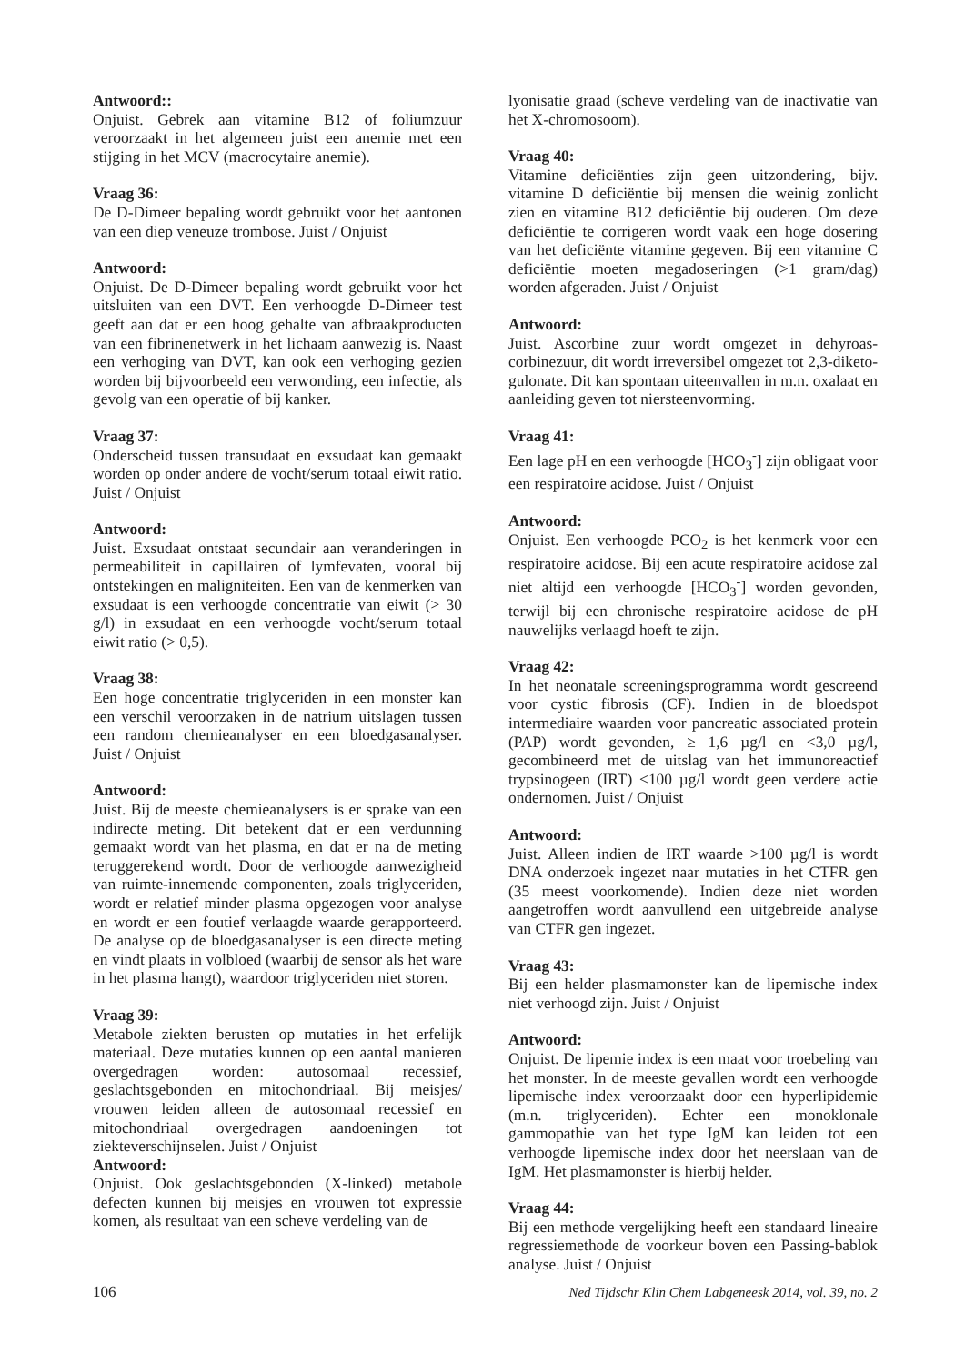Antwoord::
Onjuist. Gebrek aan vitamine B12 of foliumzuur veroorzaakt in het algemeen juist een anemie met een stijging in het MCV (macrocytaire anemie).
Vraag 36:
De D-Dimeer bepaling wordt gebruikt voor het aantonen van een diep veneuze trombose. Juist / Onjuist
Antwoord:
Onjuist. De D-Dimeer bepaling wordt gebruikt voor het uitsluiten van een DVT. Een verhoogde D-Dimeer test geeft aan dat er een hoog gehalte van afbraakproducten van een fibrinenetwerk in het lichaam aanwezig is. Naast een verhoging van DVT, kan ook een verhoging gezien worden bij bijvoorbeeld een verwonding, een infectie, als gevolg van een operatie of bij kanker.
Vraag 37:
Onderscheid tussen transudaat en exsudaat kan gemaakt worden op onder andere de vocht/serum totaal eiwit ratio. Juist / Onjuist
Antwoord:
Juist. Exsudaat ontstaat secundair aan veranderingen in permeabiliteit in capillairen of lymfevaten, vooral bij ontstekingen en maligniteiten. Een van de kenmerken van exsudaat is een verhoogde concentratie van eiwit (> 30 g/l) in exsudaat en een verhoogde vocht/serum totaal eiwit ratio (> 0,5).
Vraag 38:
Een hoge concentratie triglyceriden in een monster kan een verschil veroorzaken in de natrium uitslagen tussen een random chemieanalyser en een bloedgasanalyser. Juist / Onjuist
Antwoord:
Juist. Bij de meeste chemieanalysers is er sprake van een indirecte meting. Dit betekent dat er een verdunning gemaakt wordt van het plasma, en dat er na de meting teruggerekend wordt. Door de verhoogde aanwezigheid van ruimte-innemende componenten, zoals triglyceriden, wordt er relatief minder plasma opgezogen voor analyse en wordt er een foutief verlaagde waarde gerapporteerd. De analyse op de bloedgasanalyser is een directe meting en vindt plaats in volbloed (waarbij de sensor als het ware in het plasma hangt), waardoor triglyceriden niet storen.
Vraag 39:
Metabole ziekten berusten op mutaties in het erfelijk materiaal. Deze mutaties kunnen op een aantal manieren overgedragen worden: autosomaal recessief, geslachtsgebonden en mitochondriaal. Bij meisjes/ vrouwen leiden alleen de autosomaal recessief en mitochondriaal overgedragen aandoeningen tot ziekteverschijnselen. Juist / Onjuist
Antwoord:
Onjuist. Ook geslachtsgebonden (X-linked) metabole defecten kunnen bij meisjes en vrouwen tot expressie komen, als resultaat van een scheve verdeling van de
lyonisatie graad (scheve verdeling van de inactivatie van het X-chromosoom).
Vraag 40:
Vitamine deficiënties zijn geen uitzondering, bijv. vitamine D deficiëntie bij mensen die weinig zonlicht zien en vitamine B12 deficiëntie bij ouderen. Om deze deficiëntie te corrigeren wordt vaak een hoge dosering van het deficiënte vitamine gegeven. Bij een vitamine C deficiëntie moeten megadoseringen (>1 gram/dag) worden afgeraden. Juist / Onjuist
Antwoord:
Juist. Ascorbine zuur wordt omgezet in dehyroas­corbinezuur, dit wordt irreversibel omgezet tot 2,3-diketo-gulonate. Dit kan spontaan uiteenvallen in m.n. oxalaat en aanleiding geven tot niersteenvorming.
Vraag 41:
Een lage pH en een verhoogde [HCO<sub>3</sub><sup>-</sup>] zijn obligaat voor een respiratoire acidose. Juist / Onjuist
Antwoord:
Onjuist. Een verhoogde PCO<sub>2</sub> is het kenmerk voor een respiratoire acidose. Bij een acute respiratoire acidose zal niet altijd een verhoogde [HCO<sub>3</sub><sup>-</sup>] worden gevonden, terwijl bij een chronische respiratoire acidose de pH nauwelijks verlaagd hoeft te zijn.
Vraag 42:
In het neonatale screeningsprogramma wordt gescreend voor cystic fibrosis (CF). Indien in de bloedspot intermediaire waarden voor pancreatic associated protein (PAP) wordt gevonden, ≥ 1,6 µg/l en <3,0 µg/l, gecombineerd met de uitslag van het immunoreactief trypsinogeen (IRT) <100 µg/l wordt geen verdere actie ondernomen. Juist / Onjuist
Antwoord:
Juist. Alleen indien de IRT waarde >100 µg/l is wordt DNA onderzoek ingezet naar mutaties in het CTFR gen (35 meest voorkomende). Indien deze niet worden aangetroffen wordt aanvullend een uitgebreide analyse van CTFR gen ingezet.
Vraag 43:
Bij een helder plasmamonster kan de lipemische index niet verhoogd zijn. Juist / Onjuist
Antwoord:
Onjuist. De lipemie index is een maat voor troebeling van het monster. In de meeste gevallen wordt een verhoogde lipemische index veroorzaakt door een hyperlipidemie (m.n. triglyceriden). Echter een monoklonale gammopathie van het type IgM kan leiden tot een verhoogde lipemische index door het neerslaan van de IgM. Het plasmamonster is hierbij helder.
Vraag 44:
Bij een methode vergelijking heeft een standaard lineaire regressiemethode de voorkeur boven een Passing-bablok analyse. Juist / Onjuist
106 Ned Tijdschr Klin Chem Labgeneesk 2014, vol. 39, no. 2